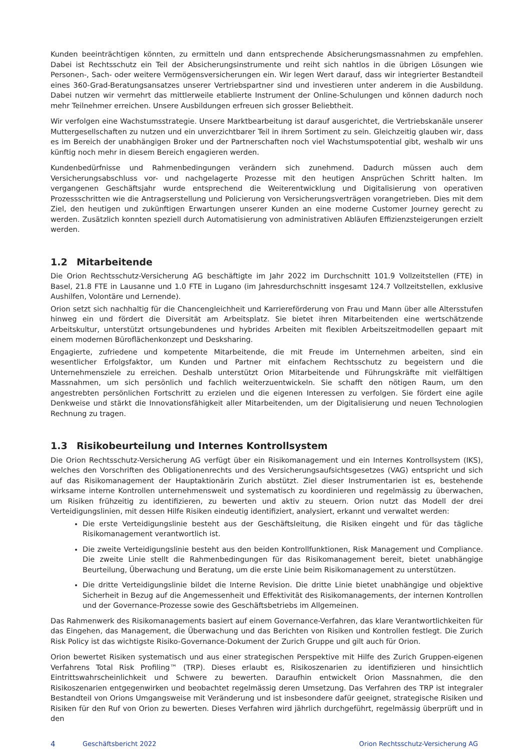Kunden beeinträchtigen könnten, zu ermitteln und dann entsprechende Absicherungsmassnahmen zu empfehlen. Dabei ist Rechtsschutz ein Teil der Absicherungsinstrumente und reiht sich nahtlos in die übrigen Lösungen wie Personen-, Sach- oder weitere Vermögensversicherungen ein. Wir legen Wert darauf, dass wir integrierter Bestandteil eines 360-Grad-Beratungsansatzes unserer Vertriebspartner sind und investieren unter anderem in die Ausbildung. Dabei nutzen wir vermehrt das mittlerweile etablierte Instrument der Online-Schulungen und können dadurch noch mehr Teilnehmer erreichen. Unsere Ausbildungen erfreuen sich grosser Beliebtheit.
Wir verfolgen eine Wachstumsstrategie. Unsere Marktbearbeitung ist darauf ausgerichtet, die Vertriebskanäle unserer Muttergesellschaften zu nutzen und ein unverzichtbarer Teil in ihrem Sortiment zu sein. Gleichzeitig glauben wir, dass es im Bereich der unabhängigen Broker und der Partnerschaften noch viel Wachstumspotential gibt, weshalb wir uns künftig noch mehr in diesem Bereich engagieren werden.
Kundenbedürfnisse und Rahmenbedingungen verändern sich zunehmend. Dadurch müssen auch dem Versicherungsabschluss vor- und nachgelagerte Prozesse mit den heutigen Ansprüchen Schritt halten. Im vergangenen Geschäftsjahr wurde entsprechend die Weiterentwicklung und Digitalisierung von operativen Prozessschritten wie die Antragserstellung und Policierung von Versicherungsverträgen vorangetrieben. Dies mit dem Ziel, den heutigen und zukünftigen Erwartungen unserer Kunden an eine moderne Customer Journey gerecht zu werden. Zusätzlich konnten speziell durch Automatisierung von administrativen Abläufen Effizienzsteigerungen erzielt werden.
1.2 Mitarbeitende
Die Orion Rechtsschutz-Versicherung AG beschäftigte im Jahr 2022 im Durchschnitt 101.9 Vollzeitstellen (FTE) in Basel, 21.8 FTE in Lausanne und 1.0 FTE in Lugano (im Jahresdurchschnitt insgesamt 124.7 Vollzeitstellen, exklusive Aushilfen, Volontäre und Lernende).
Orion setzt sich nachhaltig für die Chancengleichheit und Karriereförderung von Frau und Mann über alle Altersstufen hinweg ein und fördert die Diversität am Arbeitsplatz. Sie bietet ihren Mitarbeitenden eine wertschätzende Arbeitskultur, unterstützt ortsungebundenes und hybrides Arbeiten mit flexiblen Arbeitszeitmodellen gepaart mit einem modernen Büroflächenkonzept und Desksharing.
Engagierte, zufriedene und kompetente Mitarbeitende, die mit Freude im Unternehmen arbeiten, sind ein wesentlicher Erfolgsfaktor, um Kunden und Partner mit einfachem Rechtsschutz zu begeistern und die Unternehmensziele zu erreichen. Deshalb unterstützt Orion Mitarbeitende und Führungskräfte mit vielfältigen Massnahmen, um sich persönlich und fachlich weiterzuentwickeln. Sie schafft den nötigen Raum, um den angestrebten persönlichen Fortschritt zu erzielen und die eigenen Interessen zu verfolgen. Sie fördert eine agile Denkweise und stärkt die Innovationsfähigkeit aller Mitarbeitenden, um der Digitalisierung und neuen Technologien Rechnung zu tragen.
1.3 Risikobeurteilung und Internes Kontrollsystem
Die Orion Rechtsschutz-Versicherung AG verfügt über ein Risikomanagement und ein Internes Kontrollsystem (IKS), welches den Vorschriften des Obligationenrechts und des Versicherungsaufsichtsgesetzes (VAG) entspricht und sich auf das Risikomanagement der Hauptaktionärin Zurich abstützt. Ziel dieser Instrumentarien ist es, bestehende wirksame interne Kontrollen unternehmensweit und systematisch zu koordinieren und regelmässig zu überwachen, um Risiken frühzeitig zu identifizieren, zu bewerten und aktiv zu steuern. Orion nutzt das Modell der drei Verteidigungslinien, mit dessen Hilfe Risiken eindeutig identifiziert, analysiert, erkannt und verwaltet werden:
Die erste Verteidigungslinie besteht aus der Geschäftsleitung, die Risiken eingeht und für das tägliche Risikomanagement verantwortlich ist.
Die zweite Verteidigungslinie besteht aus den beiden Kontrollfunktionen, Risk Management und Compliance. Die zweite Linie stellt die Rahmenbedingungen für das Risikomanagement bereit, bietet unabhängige Beurteilung, Überwachung und Beratung, um die erste Linie beim Risikomanagement zu unterstützen.
Die dritte Verteidigungslinie bildet die Interne Revision. Die dritte Linie bietet unabhängige und objektive Sicherheit in Bezug auf die Angemessenheit und Effektivität des Risikomanagements, der internen Kontrollen und der Governance-Prozesse sowie des Geschäftsbetriebs im Allgemeinen.
Das Rahmenwerk des Risikomanagements basiert auf einem Governance-Verfahren, das klare Verantwortlichkeiten für das Eingehen, das Management, die Überwachung und das Berichten von Risiken und Kontrollen festlegt. Die Zurich Risk Policy ist das wichtigste Risiko-Governance-Dokument der Zurich Gruppe und gilt auch für Orion.
Orion bewertet Risiken systematisch und aus einer strategischen Perspektive mit Hilfe des Zurich Gruppen-eigenen Verfahrens Total Risk Profiling™ (TRP). Dieses erlaubt es, Risikoszenarien zu identifizieren und hinsichtlich Eintrittswahrscheinlichkeit und Schwere zu bewerten. Daraufhin entwickelt Orion Massnahmen, die den Risikoszenarien entgegenwirken und beobachtet regelmässig deren Umsetzung. Das Verfahren des TRP ist integraler Bestandteil von Orions Umgangsweise mit Veränderung und ist insbesondere dafür geeignet, strategische Risiken und Risiken für den Ruf von Orion zu bewerten. Dieses Verfahren wird jährlich durchgeführt, regelmässig überprüft und in den
4 Geschäftsbericht 2022 Orion Rechtsschutz-Versicherung AG